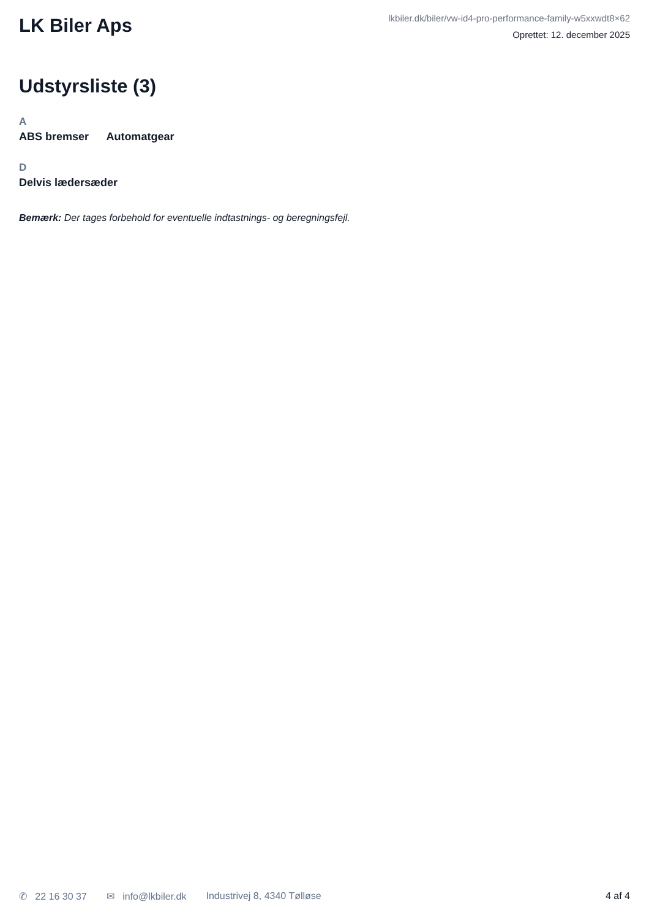LK Biler Aps
lkbiler.dk/biler/vw-id4-pro-performance-family-w5xxwdt8×62
Oprettet: 12. december 2025
Udstyrsliste (3)
A
ABS bremser Automatgear
D
Delvis lædersæder
Bemærk: Der tages forbehold for eventuelle indtastnings- og beregningsfejl.
✆ 22 16 30 37 ✉ info@lkbiler.dk Industrivej 8, 4340 Tølløse 4 af 4